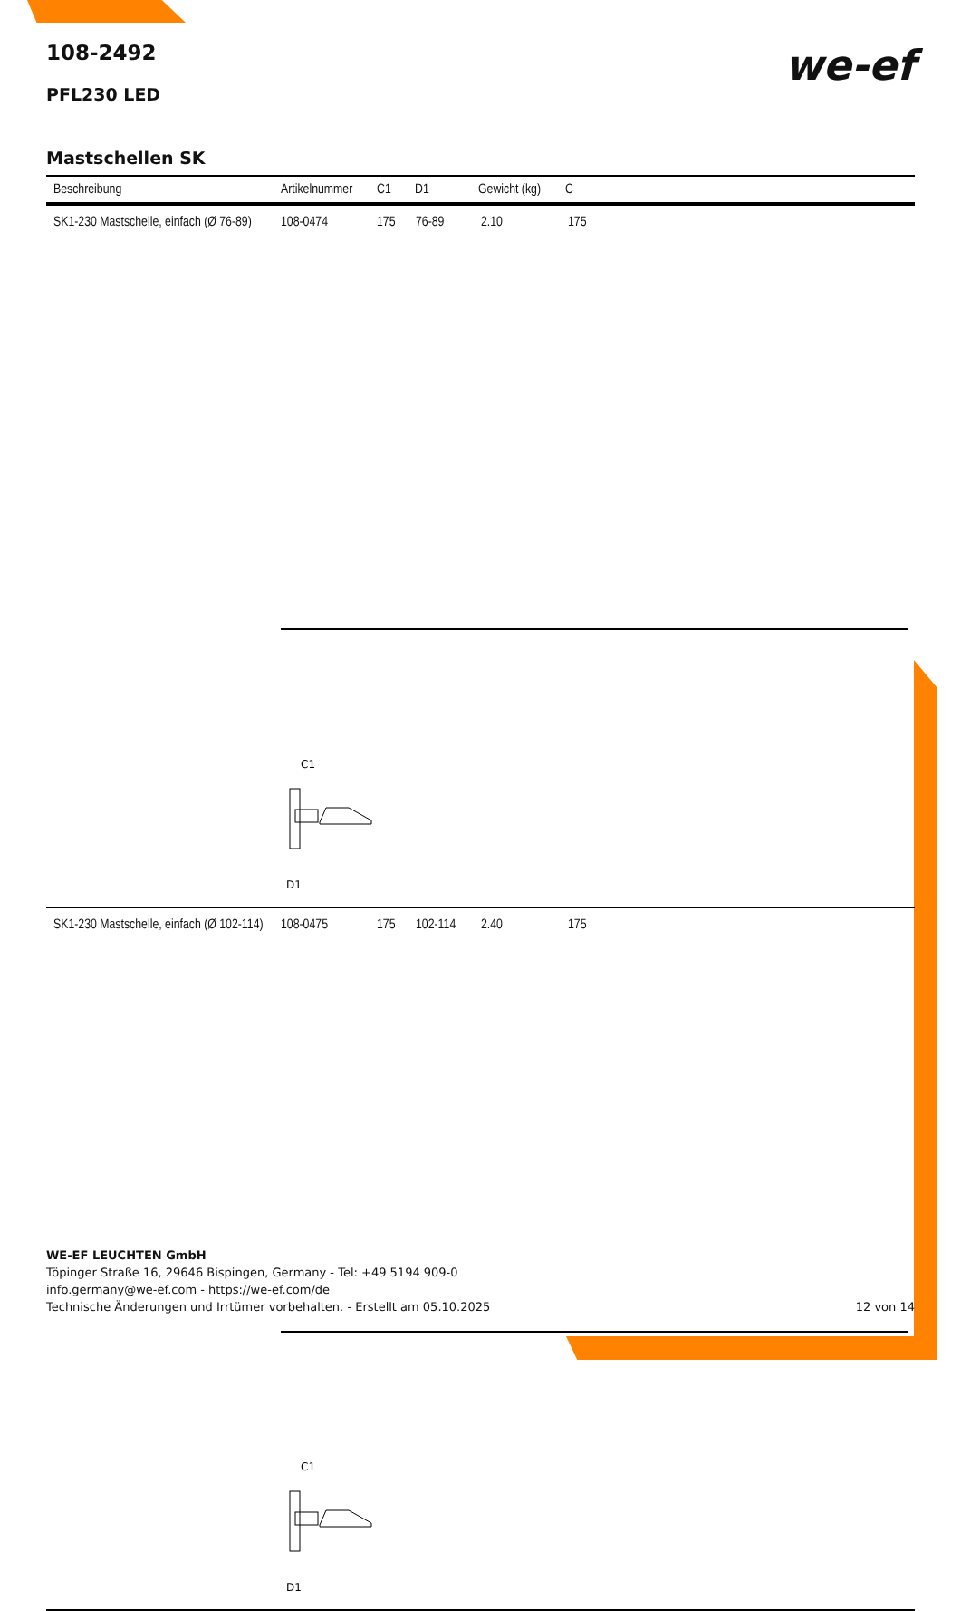108-2492
PFL230 LED
we-ef
Mastschellen SK
| Beschreibung | Artikelnummer | C1 | D1 | Gewicht (kg) | C |
| --- | --- | --- | --- | --- | --- |
| SK1-230 Mastschelle, einfach (Ø 76-89) | / 108-0474 / 175 / 76-89 / 2.10 / 175 / C1 D1 | | | | |
| SK1-230 Mastschelle, einfach (Ø 102-114) | / 108-0475 / 175 / 102-114 / 2.40 / 175 / C1 D1 | | | | |
WE-EF LEUCHTEN GmbH
Töpinger Straße 16, 29646 Bispingen, Germany - Tel: +49 5194 909-0
info.germany@we-ef.com - https://we-ef.com/de
Technische Änderungen und Irrtümer vorbehalten. - Erstellt am 05.10.2025
12 von 14